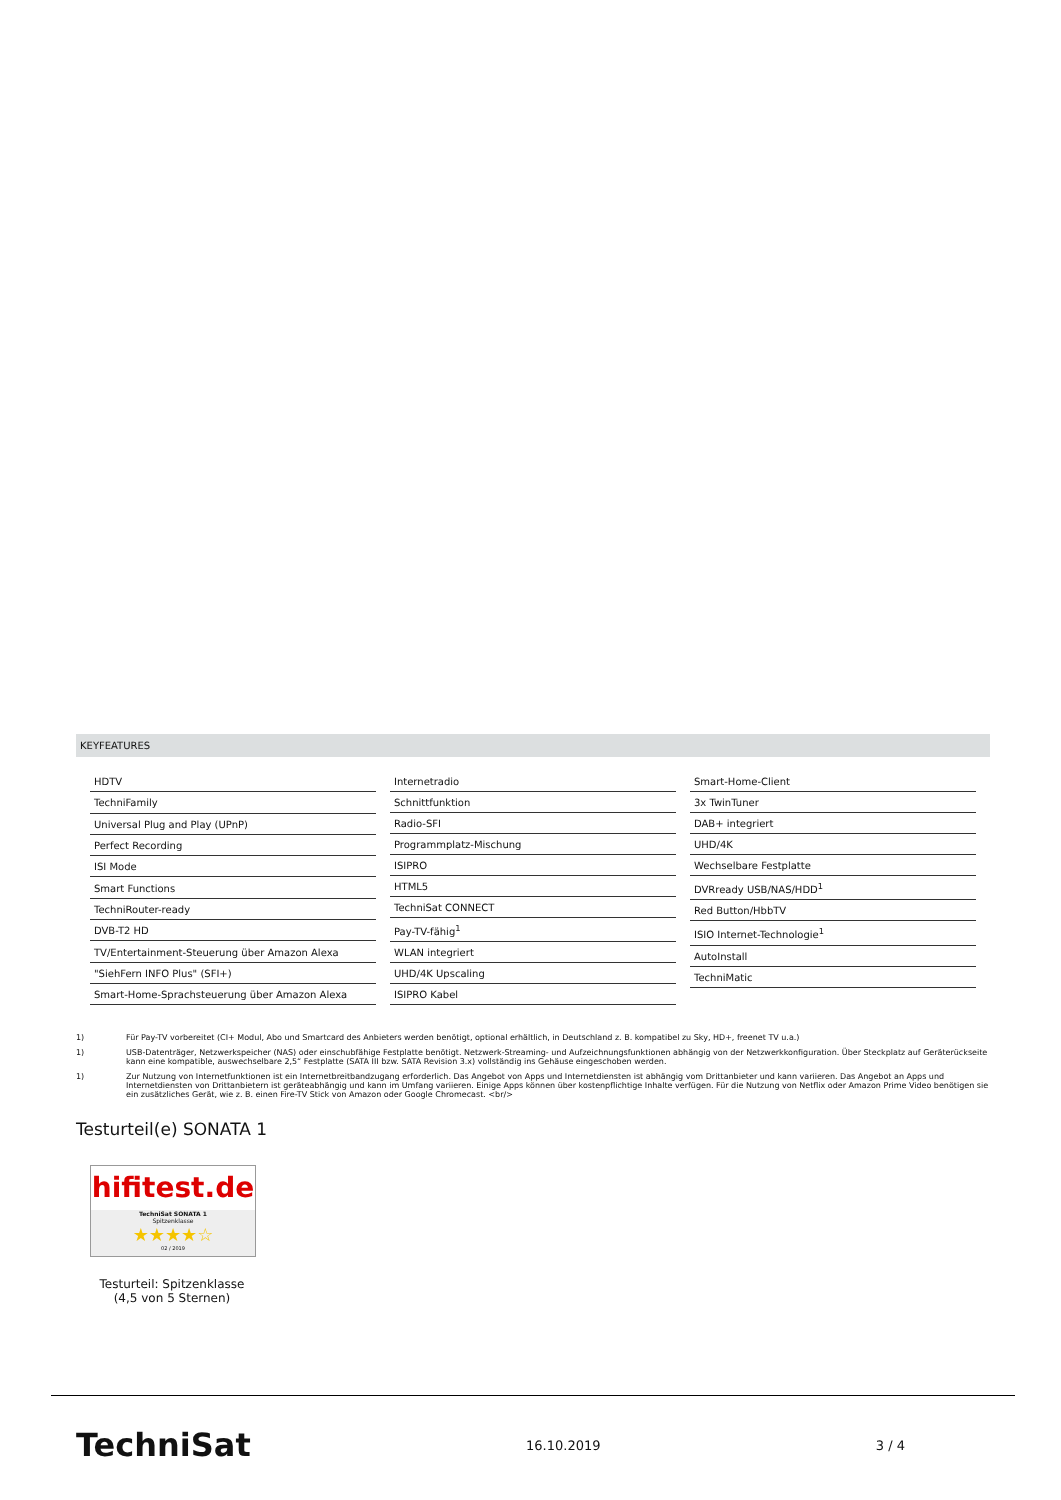KEYFEATURES
| HDTV |
| TechniFamily |
| Universal Plug and Play (UPnP) |
| Perfect Recording |
| ISI Mode |
| Smart Functions |
| TechniRouter-ready |
| DVB-T2 HD |
| TV/Entertainment-Steuerung über Amazon Alexa |
| "SiehFern INFO Plus" (SFI+) |
| Smart-Home-Sprachsteuerung über Amazon Alexa |
| Internetradio |
| Schnittfunktion |
| Radio-SFI |
| Programmplatz-Mischung |
| ISIPRO |
| HTML5 |
| TechniSat CONNECT |
| Pay-TV-fähig<sup>1</sup> |
| WLAN integriert |
| UHD/4K Upscaling |
| ISIPRO Kabel |
| Smart-Home-Client |
| 3x TwinTuner |
| DAB+ integriert |
| UHD/4K |
| Wechselbare Festplatte |
| DVRready USB/NAS/HDD<sup>1</sup> |
| Red Button/HbbTV |
| ISIO Internet-Technologie<sup>1</sup> |
| AutoInstall |
| TechniMatic |
1) Für Pay-TV vorbereitet (CI+ Modul, Abo und Smartcard des Anbieters werden benötigt, optional erhältlich, in Deutschland z. B. kompatibel zu Sky, HD+, freenet TV u.a.)
1) USB-Datenträger, Netzwerkspeicher (NAS) oder einschubfähige Festplatte benötigt. Netzwerk-Streaming- und Aufzeichnungsfunktionen abhängig von der Netzwerkkonfiguration. Über Steckplatz auf Geräterückseite kann eine kompatible, auswechselbare 2,5“ Festplatte (SATA III bzw. SATA Revision 3.x) vollständig ins Gehäuse eingeschoben werden.
1) Zur Nutzung von Internetfunktionen ist ein Internetbreitbandzugang erforderlich. Das Angebot von Apps und Internetdiensten ist abhängig vom Drittanbieter und kann variieren. Das Angebot an Apps und Internetdiensten von Drittanbietern ist geräteabhängig und kann im Umfang variieren. Einige Apps können über kostenpflichtige Inhalte verfügen. Für die Nutzung von Netflix oder Amazon Prime Video benötigen sie ein zusätzliches Gerät, wie z. B. einen Fire-TV Stick von Amazon oder Google Chromecast. <br/>
Testurteil(e) SONATA 1
hifitest.de
TechniSat SONATA 1
Spitzenklasse
★★★★☆
02 / 2019
Testurteil: Spitzenklasse (4,5 von 5 Sternen)
TechniSat 16.10.2019 3 / 4